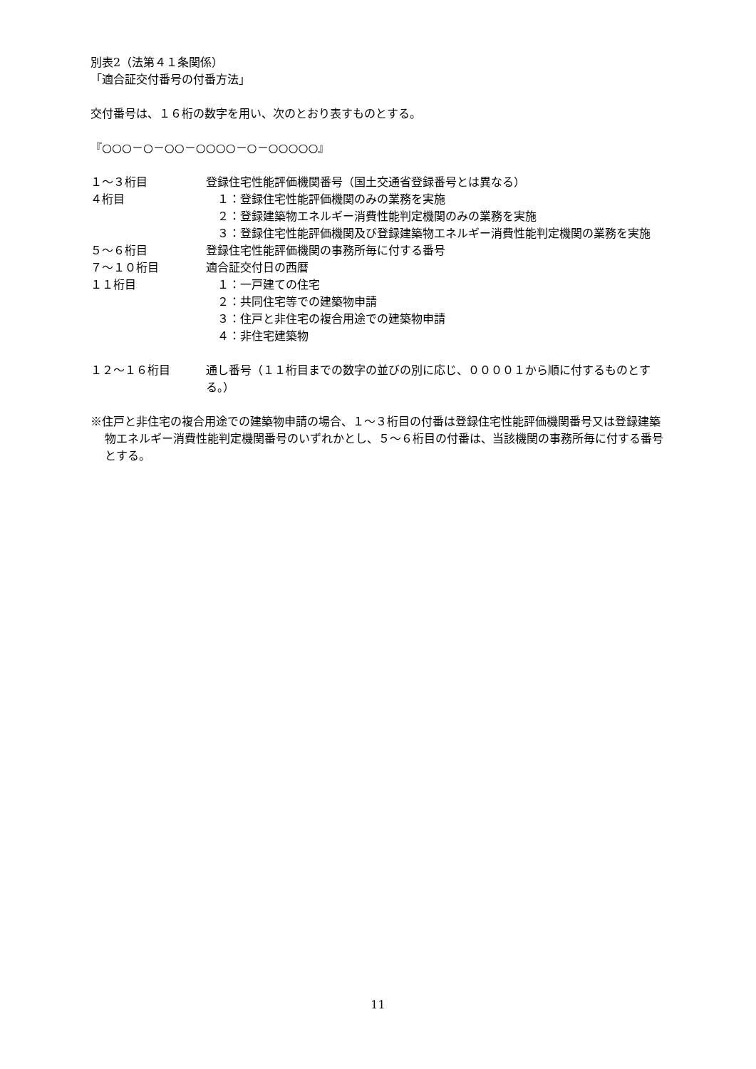別表2（法第４１条関係）
「適合証交付番号の付番方法」
交付番号は、１６桁の数字を用い、次のとおり表すものとする。
『○○○－○－○○－○○○○－○－○○○○○』
１～３桁目 登録住宅性能評価機関番号（国土交通省登録番号とは異なる）
４桁目 　１：登録住宅性能評価機関のみの業務を実施
　２：登録建築物エネルギー消費性能判定機関のみの業務を実施
　３：登録住宅性能評価機関及び登録建築物エネルギー消費性能判定機関の業務を実施
５～６桁目 登録住宅性能評価機関の事務所毎に付する番号
７～１０桁目 適合証交付日の西暦
１１桁目 　１：一戸建ての住宅
　２：共同住宅等での建築物申請
　３：住戸と非住宅の複合用途での建築物申請
　４：非住宅建築物
１２～１６桁目 通し番号（１１桁目までの数字の並びの別に応じ、００００１から順に付するものとする。）
※住戸と非住宅の複合用途での建築物申請の場合、１～３桁目の付番は登録住宅性能評価機関番号又は登録建築物エネルギー消費性能判定機関番号のいずれかとし、５～６桁目の付番は、当該機関の事務所毎に付する番号とする。
11